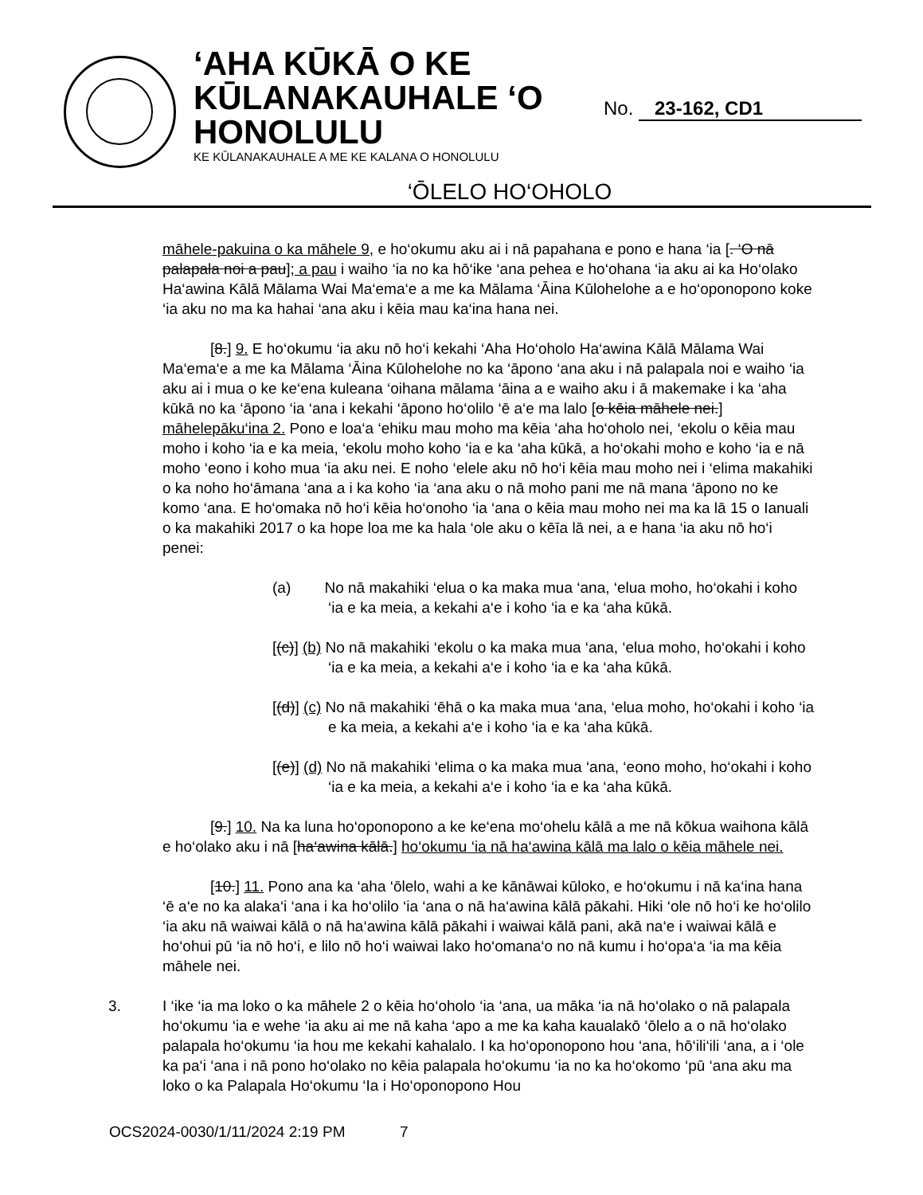‘AHA KŪKĀ O KE
KŪLANAKAUHALE ‘O
HONOLULU
KE KŪLANAKAUHALE A ME KE KALANA O HONOLULU
No. 23-162, CD1
‘ŌLELO HO‘OHOLO
māhele-pakuina o ka māhele 9, e ho‘okumu aku ai i nā papahana e pono e hana ‘ia [. ‘O nā palapala noi a pau]; a pau i waiho ‘ia no ka hō‘ike ‘ana pehea e ho‘ohana ‘ia aku ai ka Ho‘olako Ha‘awina Kālā Mālama Wai Ma‘ema‘e a me ka Mālama ‘Āina Kūlohelohe a e ho‘oponopono koke ‘ia aku no ma ka hahai ‘ana aku i kēia mau ka‘ina hana nei.
[8.] 9. E ho‘okumu ‘ia aku nō ho‘i kekahi ‘Aha Ho‘oholo Ha‘awina Kālā Mālama Wai Ma‘ema‘e a me ka Mālama ‘Āina Kūlohelohe no ka ‘āpono ‘ana aku i nā palapala noi e waiho ‘ia aku ai i mua o ke ke‘ena kuleana ‘oihana mālama ‘āina a e waiho aku i ā makemake i ka ‘aha kūkā no ka ‘āpono ‘ia ‘ana i kekahi ‘āpono ho‘olilo ‘ē a‘e ma lalo [o kēia māhele nei.] māhelepāku‘ina 2. Pono e loa‘a ‘ehiku mau moho ma kēia ‘aha ho‘oholo nei, ‘ekolu o kēia mau moho i koho ‘ia e ka meia, ‘ekolu moho koho ‘ia e ka ‘aha kūkā, a ho‘okahi moho e koho ‘ia e nā moho ‘eono i koho mua ‘ia aku nei. E noho ‘elele aku nō ho‘i kēia mau moho nei i ‘elima makahiki o ka noho ho‘āmana ‘ana a i ka koho ‘ia ‘ana aku o nā moho pani me nā mana ‘āpono no ke komo ‘ana. E ho‘omaka nō ho‘i kēia ho‘onoho ‘ia ‘ana o kēia mau moho nei ma ka lā 15 o Ianuali o ka makahiki 2017 o ka hope loa me ka hala ‘ole aku o kēīa lā nei, a e hana ‘ia aku nō ho‘i penei:
(a) No nā makahiki ‘elua o ka maka mua ‘ana, ‘elua moho, ho‘okahi i koho ‘ia e ka meia, a kekahi a‘e i koho ‘ia e ka ‘aha kūkā.
[(c)] (b) No nā makahiki ‘ekolu o ka maka mua ‘ana, ‘elua moho, ho‘okahi i koho ‘ia e ka meia, a kekahi a‘e i koho ‘ia e ka ‘aha kūkā.
[(d)] (c) No nā makahiki ‘ēhā o ka maka mua ‘ana, ‘elua moho, ho‘okahi i koho ‘ia e ka meia, a kekahi a‘e i koho ‘ia e ka ‘aha kūkā.
[(e)] (d) No nā makahiki ‘elima o ka maka mua ‘ana, ‘eono moho, ho‘okahi i koho ‘ia e ka meia, a kekahi a‘e i koho ‘ia e ka ‘aha kūkā.
[9.] 10. Na ka luna ho‘oponopono a ke ke‘ena mo‘ohelu kālā a me nā kōkua waihona kālā e ho‘olako aku i nā [ha‘awina kālā.] ho‘okumu ‘ia nā ha‘awina kālā ma lalo o kēia māhele nei.
[10.] 11. Pono ana ka ‘aha ‘ōlelo, wahi a ke kānāwai kūloko, e ho‘okumu i nā ka‘ina hana ‘ē a‘e no ka alaka‘i ‘ana i ka ho‘olilo ‘ia ‘ana o nā ha‘awina kālā pākahi. Hiki ‘ole nō ho‘i ke ho‘olilo ‘ia aku nā waiwai kālā o nā ha‘awina kālā pākahi i waiwai kālā pani, akā na‘e i waiwai kālā e ho‘ohui pū ‘ia nō ho‘i, e lilo nō ho‘i waiwai lako ho‘omana‘o no nā kumu i ho‘opa‘a ‘ia ma kēia māhele nei.
3. I ‘ike ‘ia ma loko o ka māhele 2 o kēia ho‘oholo ‘ia ‘ana, ua māka ‘ia nā ho‘olako o nā palapala ho‘okumu ‘ia e wehe ‘ia aku ai me nā kaha ‘apo a me ka kaha kaualakō ‘ōlelo a o nā ho‘olako palapala ho‘okumu ‘ia hou me kekahi kahalalo. I ka ho‘oponopono hou ‘ana, hō‘ili‘ili ‘ana, a i ‘ole ka pa‘i ‘ana i nā pono ho‘olako no kēia palapala ho‘okumu ‘ia no ka ho‘okomo ‘pū ‘ana aku ma loko o ka Palapala Ho‘okumu ‘Ia i Ho‘oponopono Hou
OCS2024-0030/1/11/2024 2:19 PM 7